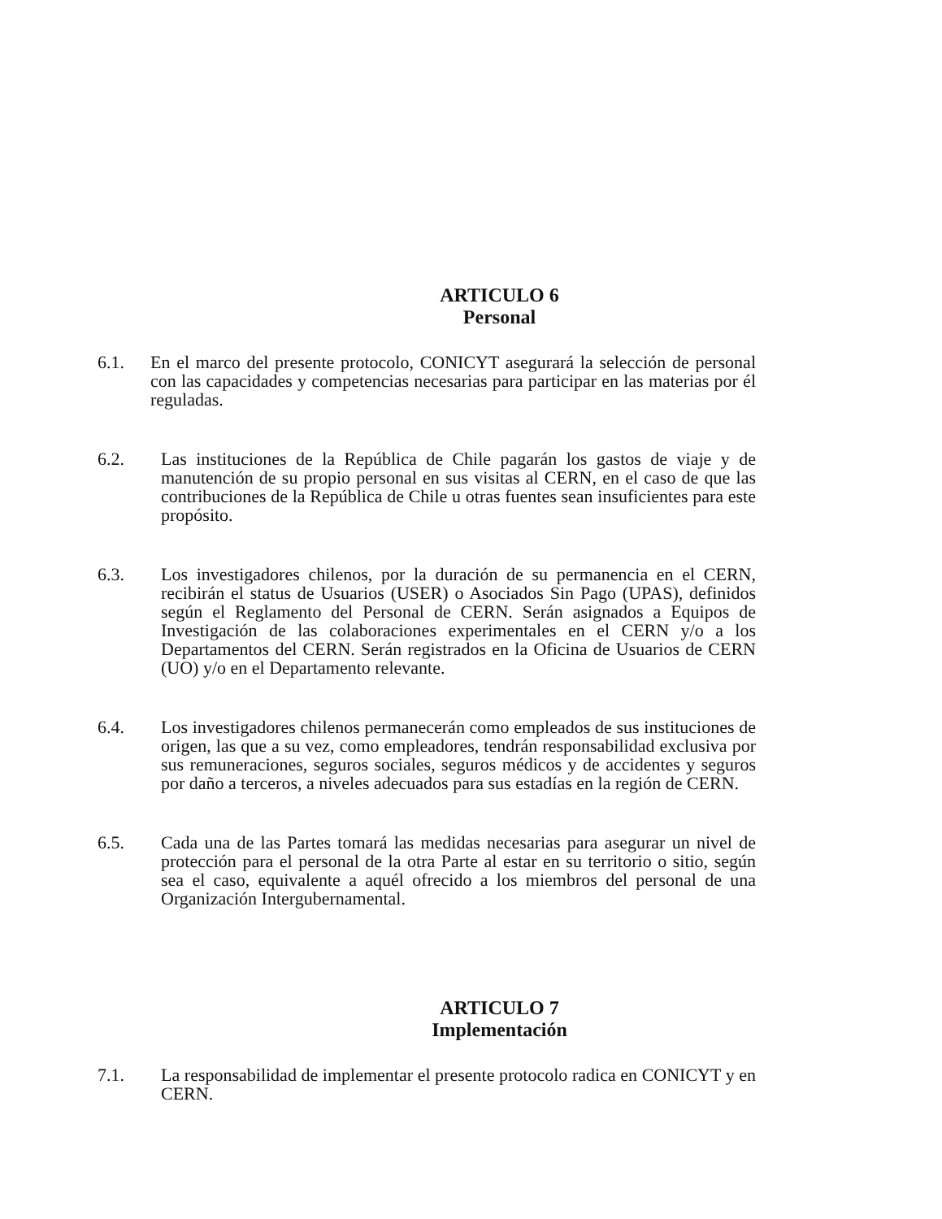ARTICULO 6
Personal
6.1. En el marco del presente protocolo, CONICYT asegurará la selección de personal con las capacidades y competencias necesarias para participar en las materias por él reguladas.
6.2. Las instituciones de la República de Chile pagarán los gastos de viaje y de manutención de su propio personal en sus visitas al CERN, en el caso de que las contribuciones de la República de Chile u otras fuentes sean insuficientes para este propósito.
6.3. Los investigadores chilenos, por la duración de su permanencia en el CERN, recibirán el status de Usuarios (USER) o Asociados Sin Pago (UPAS), definidos según el Reglamento del Personal de CERN. Serán asignados a Equipos de Investigación de las colaboraciones experimentales en el CERN y/o a los Departamentos del CERN. Serán registrados en la Oficina de Usuarios de CERN (UO) y/o en el Departamento relevante.
6.4. Los investigadores chilenos permanecerán como empleados de sus instituciones de origen, las que a su vez, como empleadores, tendrán responsabilidad exclusiva por sus remuneraciones, seguros sociales, seguros médicos y de accidentes y seguros por daño a terceros, a niveles adecuados para sus estadías en la región de CERN.
6.5. Cada una de las Partes tomará las medidas necesarias para asegurar un nivel de protección para el personal de la otra Parte al estar en su territorio o sitio, según sea el caso, equivalente a aquél ofrecido a los miembros del personal de una Organización Intergubernamental.
ARTICULO 7
Implementación
7.1. La responsabilidad de implementar el presente protocolo radica en CONICYT y en CERN.